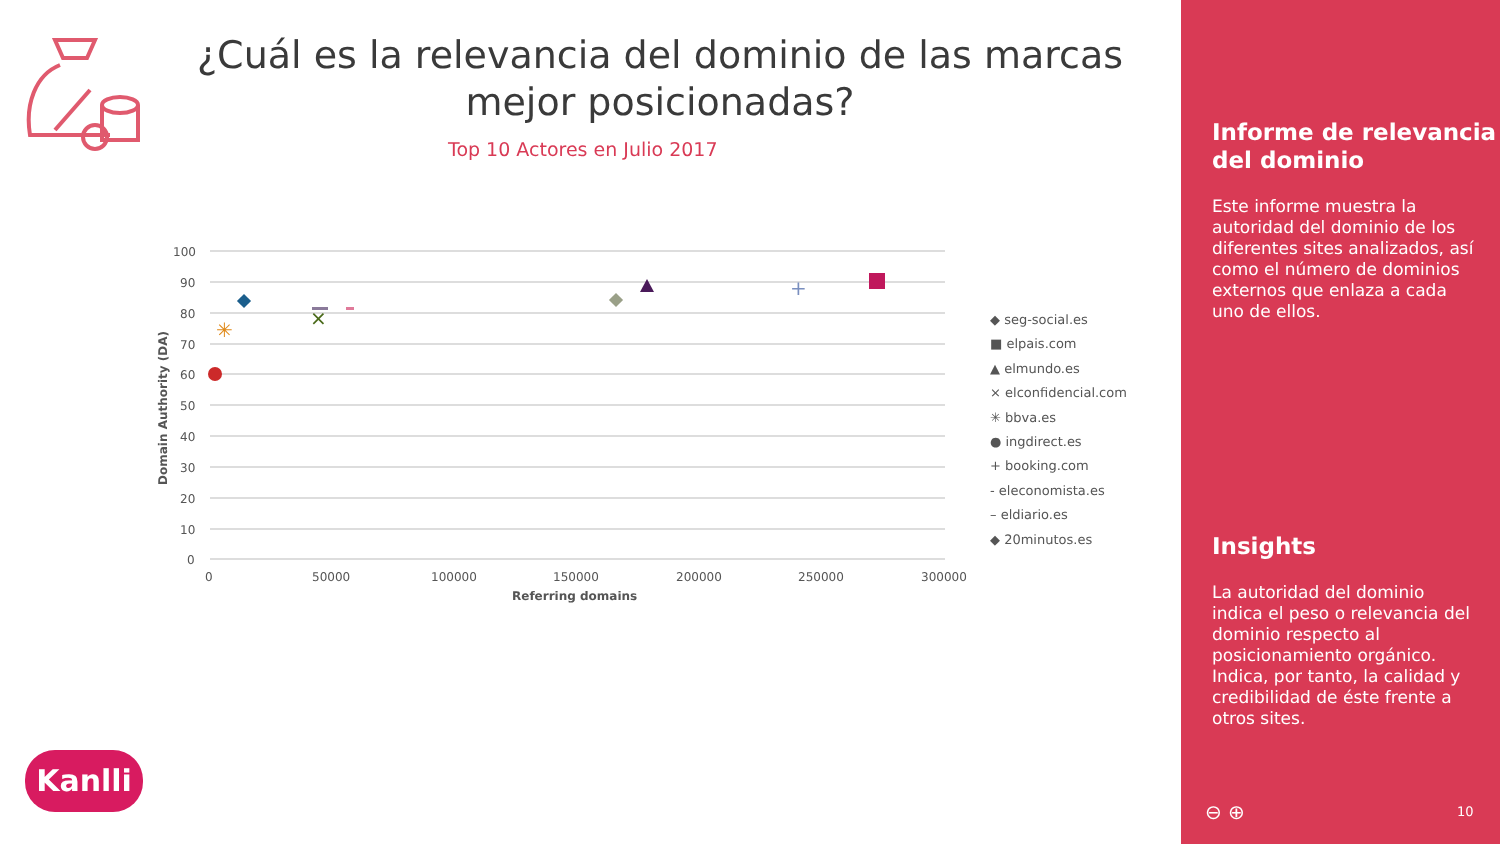¿Cuál es la relevancia del dominio de las marcas mejor posicionadas?
Top 10 Actores en Julio 2017
100
90
80
70
60
50
40
30
20
10
0
0
50000
100000
150000
200000
250000
300000
Referring domains
Domain Authority (DA)
×
✳
+
◆ seg-social.es
■ elpais.com
▲ elmundo.es
× elconfidencial.com
✳ bbva.es
● ingdirect.es
+ booking.com
- eleconomista.es
– eldiario.es
◆ 20minutos.es
Kanlli
Informe de relevancia del dominio
Este informe muestra la autoridad del dominio de los diferentes sites analizados, así como el número de dominios externos que enlaza a cada uno de ellos.
Insights
La autoridad del dominio indica el peso o relevancia del dominio respecto al posicionamiento orgánico. Indica, por tanto, la calidad y credibilidad de éste frente a otros sites.
⊖ ⊕ 10